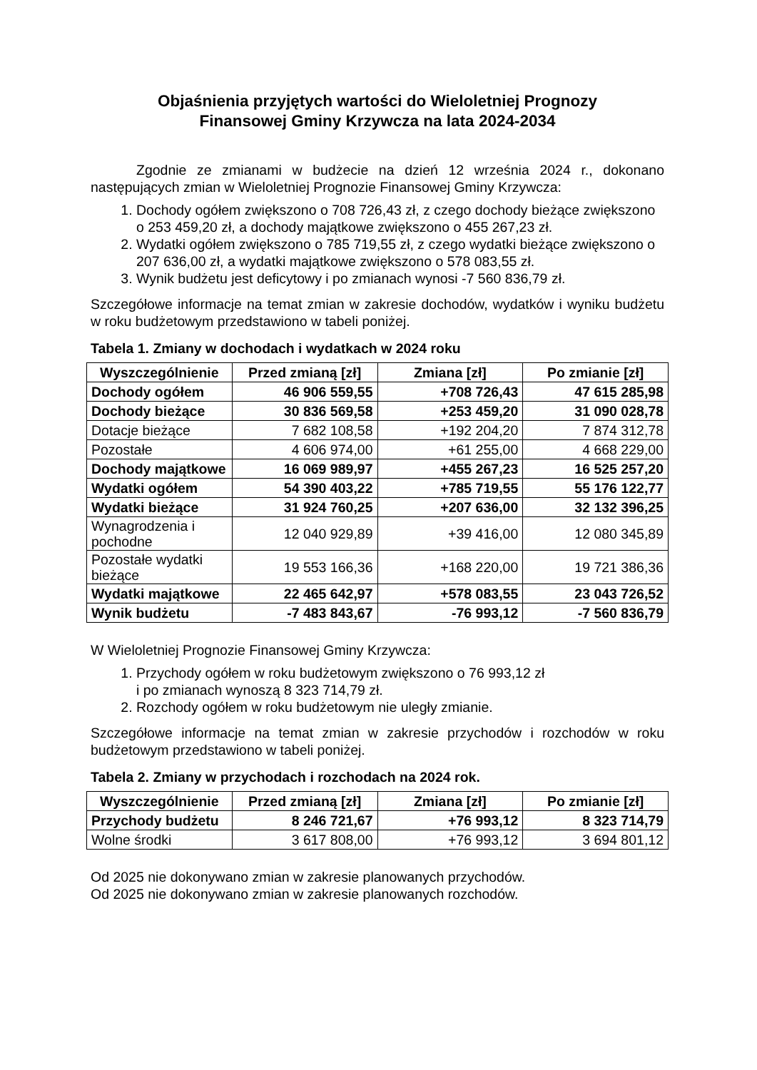Objaśnienia przyjętych wartości do Wieloletniej Prognozy
Finansowej Gminy Krzywcza na lata 2024-2034
Zgodnie ze zmianami w budżecie na dzień 12 września 2024 r., dokonano następujących zmian w Wieloletniej Prognozie Finansowej Gminy Krzywcza:
1. Dochody ogółem zwiększono o 708 726,43 zł, z czego dochody bieżące zwiększono o 253 459,20 zł, a dochody majątkowe zwiększono o 455 267,23 zł.
2. Wydatki ogółem zwiększono o 785 719,55 zł, z czego wydatki bieżące zwiększono o 207 636,00 zł, a wydatki majątkowe zwiększono o 578 083,55 zł.
3. Wynik budżetu jest deficytowy i po zmianach wynosi -7 560 836,79 zł.
Szczegółowe informacje na temat zmian w zakresie dochodów, wydatków i wyniku budżetu w roku budżetowym przedstawiono w tabeli poniżej.
Tabela 1. Zmiany w dochodach i wydatkach w 2024 roku
| Wyszczególnienie | Przed zmianą [zł] | Zmiana [zł] | Po zmianie [zł] |
| --- | --- | --- | --- |
| Dochody ogółem | 46 906 559,55 | +708 726,43 | 47 615 285,98 |
| Dochody bieżące | 30 836 569,58 | +253 459,20 | 31 090 028,78 |
| Dotacje bieżące | 7 682 108,58 | +192 204,20 | 7 874 312,78 |
| Pozostałe | 4 606 974,00 | +61 255,00 | 4 668 229,00 |
| Dochody majątkowe | 16 069 989,97 | +455 267,23 | 16 525 257,20 |
| Wydatki ogółem | 54 390 403,22 | +785 719,55 | 55 176 122,77 |
| Wydatki bieżące | 31 924 760,25 | +207 636,00 | 32 132 396,25 |
| Wynagrodzenia i pochodne | 12 040 929,89 | +39 416,00 | 12 080 345,89 |
| Pozostałe wydatki bieżące | 19 553 166,36 | +168 220,00 | 19 721 386,36 |
| Wydatki majątkowe | 22 465 642,97 | +578 083,55 | 23 043 726,52 |
| Wynik budżetu | -7 483 843,67 | -76 993,12 | -7 560 836,79 |
W Wieloletniej Prognozie Finansowej Gminy Krzywcza:
1. Przychody ogółem w roku budżetowym zwiększono o 76 993,12 zł
i po zmianach wynoszą 8 323 714,79 zł.
2. Rozchody ogółem w roku budżetowym nie uległy zmianie.
Szczegółowe informacje na temat zmian w zakresie przychodów i rozchodów w roku budżetowym przedstawiono w tabeli poniżej.
Tabela 2. Zmiany w przychodach i rozchodach na 2024 rok.
| Wyszczególnienie | Przed zmianą [zł] | Zmiana [zł] | Po zmianie [zł] |
| --- | --- | --- | --- |
| Przychody budżetu | 8 246 721,67 | +76 993,12 | 8 323 714,79 |
| Wolne środki | 3 617 808,00 | +76 993,12 | 3 694 801,12 |
Od 2025 nie dokonywano zmian w zakresie planowanych przychodów.
Od 2025 nie dokonywano zmian w zakresie planowanych rozchodów.